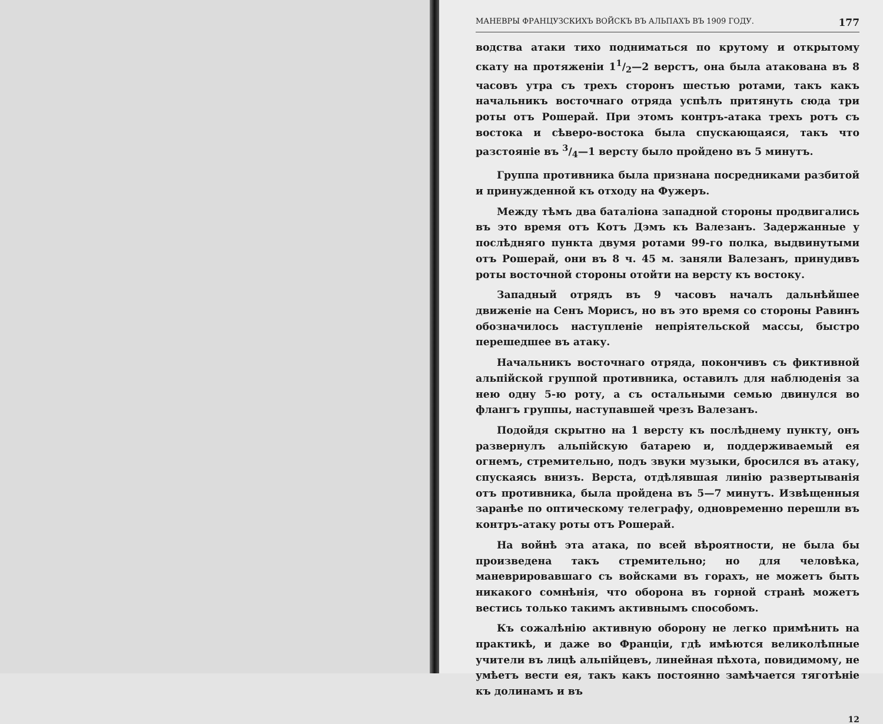МАНЕВРЫ ФРАНЦУЗСКИХЪ ВОЙСКЪ ВЪ АЛЬПАХЪ ВЪ 1909 ГОДУ. 177
водства атаки тихо подниматься по крутому и открытому скату на протяженіи 11/2—2 верстъ, она была атакована въ 8 часовъ утра съ трехъ сторонъ шестью ротами, такъ какъ начальникъ восточнаго отряда успѣлъ притянуть сюда три роты отъ Рошерай. При этомъ контръ-атака трехъ ротъ съ востока и сѣверо-востока была спускающаяся, такъ что разстояніе въ 3/4—1 версту было пройдено въ 5 минутъ.
Группа противника была признана посредниками разбитой и принужденной къ отходу на Фужеръ.
Между тѣмъ два баталіона западной стороны продвигались въ это время отъ Котъ Дэмъ къ Валезанъ. Задержанные у послѣдняго пункта двумя ротами 99-го полка, выдвинутыми отъ Рошерай, они въ 8 ч. 45 м. заняли Валезанъ, принудивъ роты восточной стороны отойти на версту къ востоку.
Западный отрядъ въ 9 часовъ началъ дальнѣйшее движеніе на Сенъ Морисъ, но въ это время со стороны Равинъ обозначилось наступленіе непріятельской массы, быстро перешедшее въ атаку.
Начальникъ восточнаго отряда, покончивъ съ фиктивной альпійской группой противника, оставилъ для наблюденія за нею одну 5-ю роту, а съ остальными семью двинулся во флангъ группы, наступавшей чрезъ Валезанъ.
Подойдя скрытно на 1 версту къ послѣднему пункту, онъ развернулъ альпійскую батарею и, поддерживаемый ея огнемъ, стремительно, подъ звуки музыки, бросился въ атаку, спускаясь внизъ. Верста, отдѣлявшая линію развертыванія отъ противника, была пройдена въ 5—7 минутъ. Извѣщенныя заранѣе по оптическому телеграфу, одновременно перешли въ контръ-атаку роты отъ Рошерай.
На войнѣ эта атака, по всей вѣроятности, не была бы произведена такъ стремительно; но для человѣка, маневрировавшаго съ войсками въ горахъ, не можетъ быть никакого сомнѣнія, что оборона въ горной странѣ можетъ вестись только такимъ активнымъ способомъ.
Къ сожалѣнію активную оборону не легко примѣнить на практикѣ, и даже во Франціи, гдѣ имѣются великолѣпные учители въ лицѣ альпійцевъ, линейная пѣхота, повидимому, не умѣетъ вести ея, такъ какъ постоянно замѣчается тяготѣніе къ долинамъ и въ
12